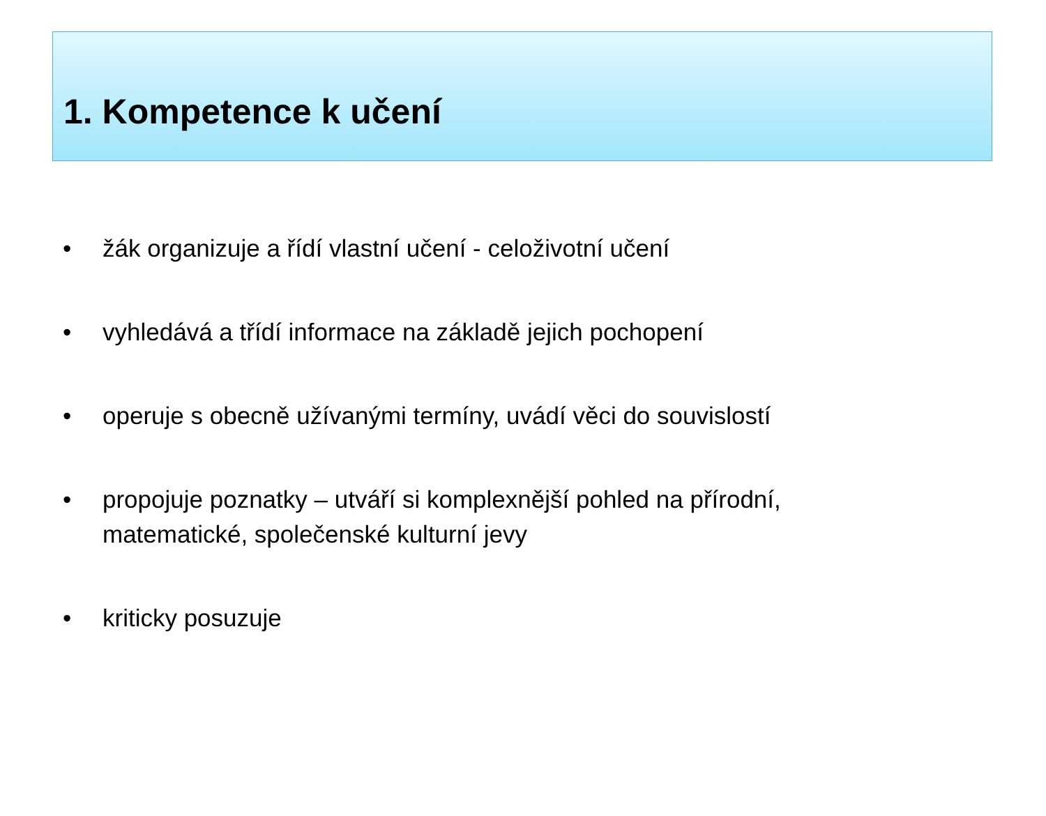1. Kompetence k učení
• žák organizuje a řídí vlastní učení - celoživotní učení
• vyhledává a třídí informace na základě jejich pochopení
• operuje s obecně užívanými termíny, uvádí věci do souvislostí
• propojuje poznatky – utváří si komplexnější pohled na přírodní,
matematické, společenské kulturní jevy
• kriticky posuzuje